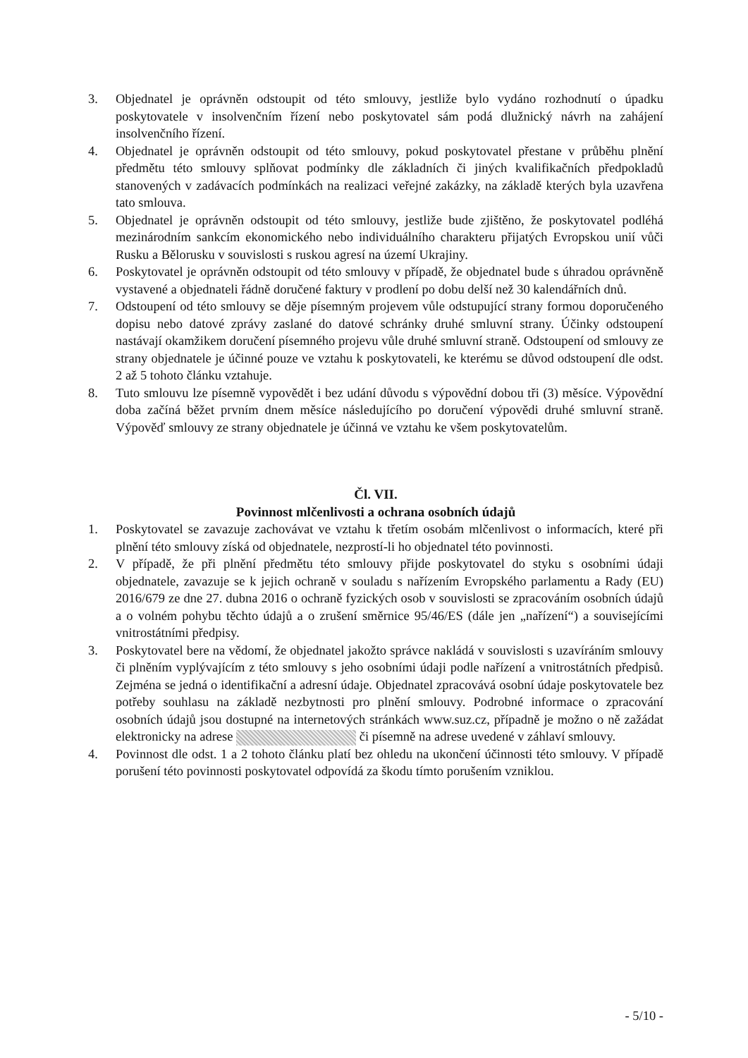3. Objednatel je oprávněn odstoupit od této smlouvy, jestliže bylo vydáno rozhodnutí o úpadku poskytovatele v insolvenčním řízení nebo poskytovatel sám podá dlužnický návrh na zahájení insolvenčního řízení.
4. Objednatel je oprávněn odstoupit od této smlouvy, pokud poskytovatel přestane v průběhu plnění předmětu této smlouvy splňovat podmínky dle základních či jiných kvalifikačních předpokladů stanovených v zadávacích podmínkách na realizaci veřejné zakázky, na základě kterých byla uzavřena tato smlouva.
5. Objednatel je oprávněn odstoupit od této smlouvy, jestliže bude zjištěno, že poskytovatel podléhá mezinárodním sankcím ekonomického nebo individuálního charakteru přijatých Evropskou unií vůči Rusku a Bělorusku v souvislosti s ruskou agresí na území Ukrajiny.
6. Poskytovatel je oprávněn odstoupit od této smlouvy v případě, že objednatel bude s úhradou oprávněně vystavené a objednateli řádně doručené faktury v prodlení po dobu delší než 30 kalendářních dnů.
7. Odstoupení od této smlouvy se děje písemným projevem vůle odstupující strany formou doporučeného dopisu nebo datové zprávy zaslané do datové schránky druhé smluvní strany. Účinky odstoupení nastávají okamžikem doručení písemného projevu vůle druhé smluvní straně. Odstoupení od smlouvy ze strany objednatele je účinné pouze ve vztahu k poskytovateli, ke kterému se důvod odstoupení dle odst. 2 až 5 tohoto článku vztahuje.
8. Tuto smlouvu lze písemně vypovědět i bez udání důvodu s výpovědní dobou tři (3) měsíce. Výpovědní doba začíná běžet prvním dnem měsíce následujícího po doručení výpovědi druhé smluvní straně. Výpověď smlouvy ze strany objednatele je účinná ve vztahu ke všem poskytovatelům.
Čl. VII.
Povinnost mlčenlivosti a ochrana osobních údajů
1. Poskytovatel se zavazuje zachovávat ve vztahu k třetím osobám mlčenlivost o informacích, které při plnění této smlouvy získá od objednatele, nezprostí-li ho objednatel této povinnosti.
2. V případě, že při plnění předmětu této smlouvy přijde poskytovatel do styku s osobními údaji objednatele, zavazuje se k jejich ochraně v souladu s nařízením Evropského parlamentu a Rady (EU) 2016/679 ze dne 27. dubna 2016 o ochraně fyzických osob v souvislosti se zpracováním osobních údajů a o volném pohybu těchto údajů a o zrušení směrnice 95/46/ES (dále jen „nařízení“) a souvisejícími vnitrostátními předpisy.
3. Poskytovatel bere na vědomí, že objednatel jakožto správce nakládá v souvislosti s uzavíráním smlouvy či plněním vyplývajícím z této smlouvy s jeho osobními údaji podle nařízení a vnitrostátních předpisů. Zejména se jedná o identifikační a adresní údaje. Objednatel zpracovává osobní údaje poskytovatele bez potřeby souhlasu na základě nezbytnosti pro plnění smlouvy. Podrobné informace o zpracování osobních údajů jsou dostupné na internetových stránkách www.suz.cz, případně je možno o ně zažádat elektronicky na adrese či písemně na adrese uvedené v záhlaví smlouvy.
4. Povinnost dle odst. 1 a 2 tohoto článku platí bez ohledu na ukončení účinnosti této smlouvy. V případě porušení této povinnosti poskytovatel odpovídá za škodu tímto porušením vzniklou.
- 5/10 -